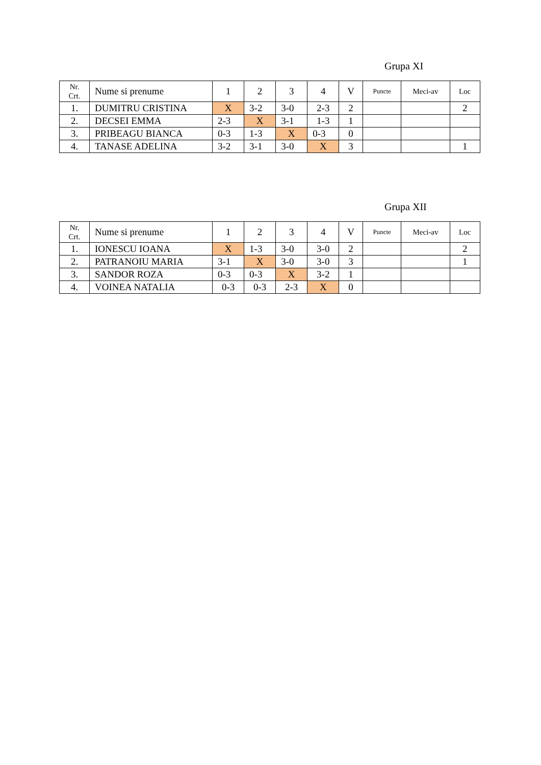Grupa XI
| Nr. Crt. | Nume si prenume | 1 | 2 | 3 | 4 | V | Puncte | Meci-av | Loc |
| --- | --- | --- | --- | --- | --- | --- | --- | --- | --- |
| 1. | DUMITRU CRISTINA | X | 3-2 | 3-0 | 2-3 | 2 | | | 2 |
| 2. | DECSEI EMMA | 2-3 | X | 3-1 | 1-3 | 1 | | | |
| 3. | PRIBEAGU BIANCA | 0-3 | 1-3 | X | 0-3 | 0 | | | |
| 4. | TANASE ADELINA | 3-2 | 3-1 | 3-0 | X | 3 | | | 1 |
Grupa XII
| Nr. Crt. | Nume si prenume | 1 | 2 | 3 | 4 | V | Puncte | Meci-av | Loc |
| --- | --- | --- | --- | --- | --- | --- | --- | --- | --- |
| 1. | IONESCU IOANA | X | 1-3 | 3-0 | 3-0 | 2 | | | 2 |
| 2. | PATRANOIU MARIA | 3-1 | X | 3-0 | 3-0 | 3 | | | 1 |
| 3. | SANDOR ROZA | 0-3 | 0-3 | X | 3-2 | 1 | | | |
| 4. | VOINEA NATALIA | 0-3 | 0-3 | 2-3 | X | 0 | | | |